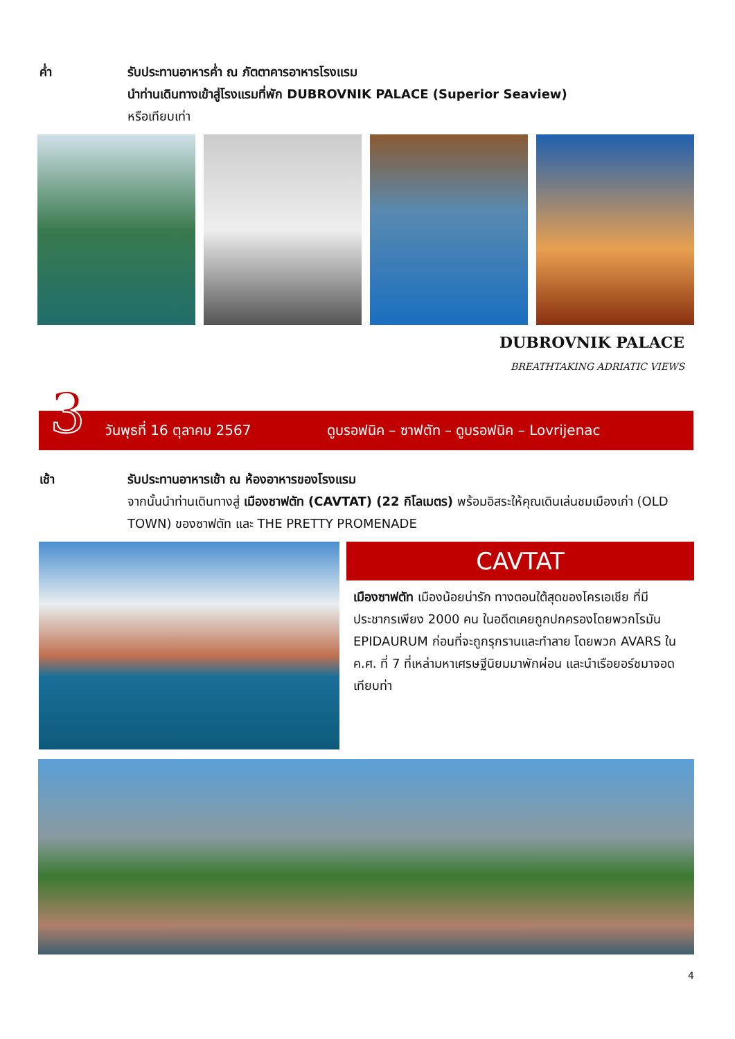ค่ำ รับประทานอาหารค่ำ ณ ภัตตาคารอาหารโรงแรม
นำท่านเดินทางเข้าสู่โรงแรมที่พัก DUBROVNIK PALACE (Superior Seaview)
หรือเทียบเท่า
DUBROVNIK PALACE
BREATHTAKING ADRIATIC VIEWS
3 วันพุธที่ 16 ตุลาคม 2567 ดูบรอฟนิค – ซาฟตัท – ดูบรอฟนิค – Lovrijenac
เช้า รับประทานอาหารเช้า ณ ห้องอาหารของโรงแรม
จากนั้นนำท่านเดินทางสู่ เมืองซาฟตัท (CAVTAT) (22 กิโลเมตร) พร้อมอิสระให้คุณเดินเล่นชมเมืองเก่า (OLD TOWN) ของซาฟตัท และ THE PRETTY PROMENADE
CAVTAT
เมืองซาฟตัท เมืองน้อยน่ารัก ทางตอนใต้สุดของโครเอเชีย ที่มีประชากรเพียง 2000 คน ในอดีตเคยถูกปกครองโดยพวกโรมัน EPIDAURUM ก่อนที่จะถูกรุกรานและทำลาย โดยพวก AVARS ใน ค.ศ. ที่ 7 ที่เหล่ามหาเศรษฐีนิยมมาพักผ่อน และนำเรือยอร์ชมาจอดเทียบท่า
4